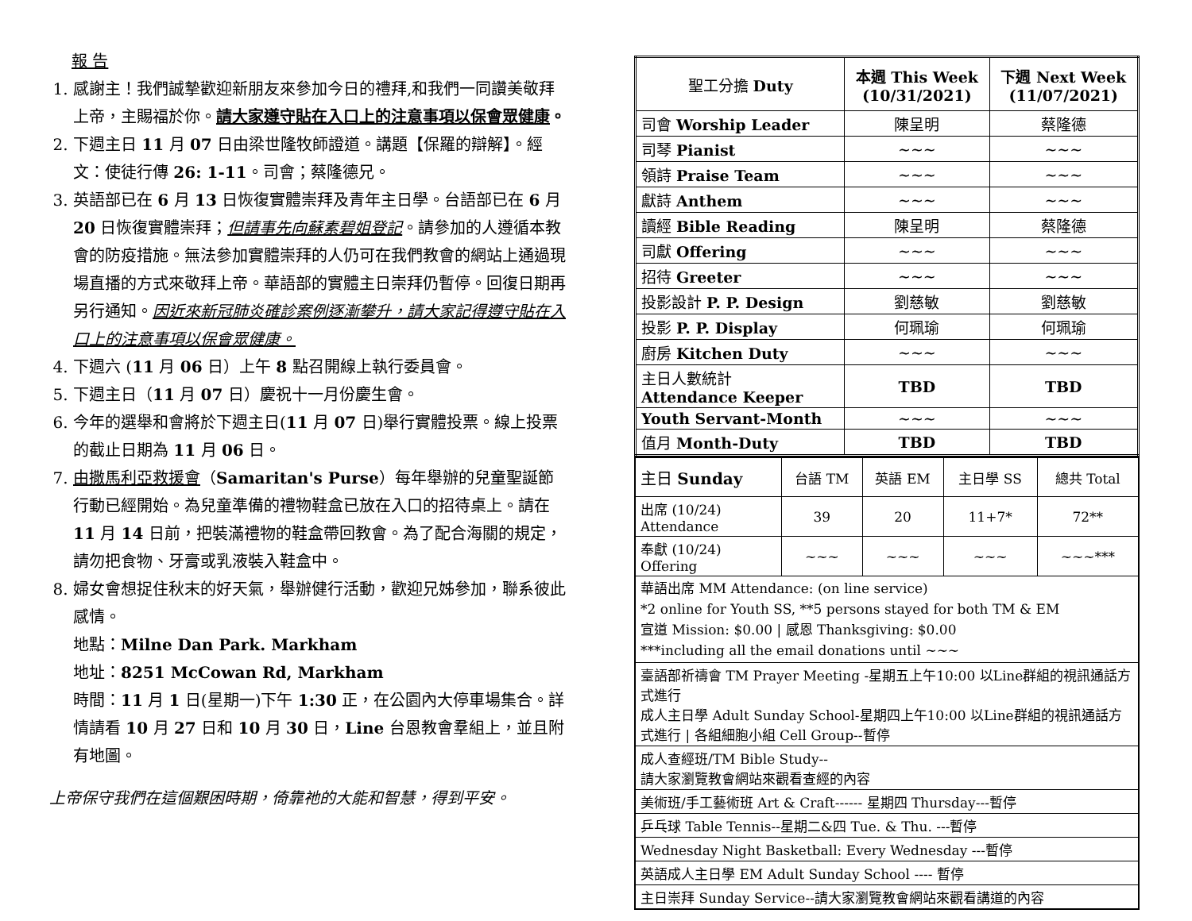報 告
1. 感謝主！我們誠摯歡迎新朋友來參加今日的禮拜,和我們一同讚美敬拜上帝，主賜福於你。請大家遵守貼在入口上的注意事項以保會眾健康。
2. 下週主日 11 月 07 日由梁世隆牧師證道。講題【保羅的辯解】。經文：使徒行傳 26: 1-11。司會；蔡隆德兄。
3. 英語部已在 6 月 13 日恢復實體崇拜及青年主日學。台語部已在 6 月 20 日恢復實體崇拜；但請事先向蘇素碧姐登記。請參加的人遵循本教會的防疫措施。無法參加實體崇拜的人仍可在我們教會的網站上通過現場直播的方式來敬拜上帝。華語部的實體主日崇拜仍暫停。回復日期再另行通知。因近來新冠肺炎確診案例逐漸攀升，請大家記得遵守貼在入口上的注意事項以保會眾健康。
4. 下週六 (11 月 06 日）上午 8 點召開線上執行委員會。
5. 下週主日（11 月 07 日）慶祝十一月份慶生會。
6. 今年的選舉和會將於下週主日(11 月 07 日)舉行實體投票。線上投票的截止日期為 11 月 06 日。
7. 由撒馬利亞救援會（Samaritan's Purse）每年舉辦的兒童聖誕節行動已經開始。為兒童準備的禮物鞋盒已放在入口的招待桌上。請在 11 月 14 日前，把裝滿禮物的鞋盒帶回教會。為了配合海關的規定，請勿把食物、牙膏或乳液裝入鞋盒中。
8. 婦女會想捉住秋末的好天氣，舉辦健行活動，歡迎兄姊參加，聯系彼此感情。
地點：Milne Dan Park. Markham
地址：8251 McCowan Rd, Markham
時間：11 月 1 日(星期一)下午 1:30 正，在公園內大停車場集合。詳情請看 10 月 27 日和 10 月 30 日，Line 台恩教會羣組上，並且附有地圖。
上帝保守我們在這個艱困時期，倚靠祂的大能和智慧，得到平安。
| 聖工分擔 Duty | 本週 This Week (10/31/2021) | 下週 Next Week (11/07/2021) |
| 司會 Worship Leader | 陳呈明 | 蔡隆德 |
| 司琴 Pianist | ~~~ | ~~~ |
| 領詩 Praise Team | ~~~ | ~~~ |
| 獻詩 Anthem | ~~~ | ~~~ |
| 讀經 Bible Reading | 陳呈明 | 蔡隆德 |
| 司獻 Offering | ~~~ | ~~~ |
| 招待 Greeter | ~~~ | ~~~ |
| 投影設計 P. P. Design | 劉慈敏 | 劉慈敏 |
| 投影 P. P. Display | 何珮瑜 | 何珮瑜 |
| 廚房 Kitchen Duty | ~~~ | ~~~ |
| 主日人數統計 Attendance Keeper | TBD | TBD |
| Youth Servant-Month | ~~~ | ~~~ |
| 值月 Month-Duty | TBD | TBD |
| 主日 Sunday | 台語 TM | 英語 EM | 主日學 SS | 總共 Total |
| 出席 (10/24) Attendance | 39 | 20 | 11+7* | 72** |
| 奉獻 (10/24) Offering | ~~~ | ~~~ | ~~~ | ~~~*** |
| 華語出席 MM Attendance: (on line service) *2 online for Youth SS, **5 persons stayed for both TM & EM 宣道 Mission: $0.00 / 感恩 Thanksgiving: $0.00 ***including all the email donations until ~~~ | | | | |
| 臺語部祈禱會 TM Prayer Meeting -星期五上午10:00 以Line群組的視訊通話方式進行 成人主日學 Adult Sunday School-星期四上午10:00 以Line群組的視訊通話方式進行 / 各組細胞小組 Cell Group--暫停 | | | | |
| 成人查經班/TM Bible Study-- 請大家瀏覽教會網站來觀看查經的內容 | | | | |
| 美術班/手工藝術班 Art & Craft------ 星期四 Thursday---暫停 | | | | |
| 乒乓球 Table Tennis--星期二&四 Tue. & Thu. ---暫停 | | | | |
| Wednesday Night Basketball: Every Wednesday ---暫停 | | | | |
| 英語成人主日學 EM Adult Sunday School ---- 暫停 | | | | |
| 主日崇拜 Sunday Service--請大家瀏覽教會網站來觀看講道的內容 | | | | |